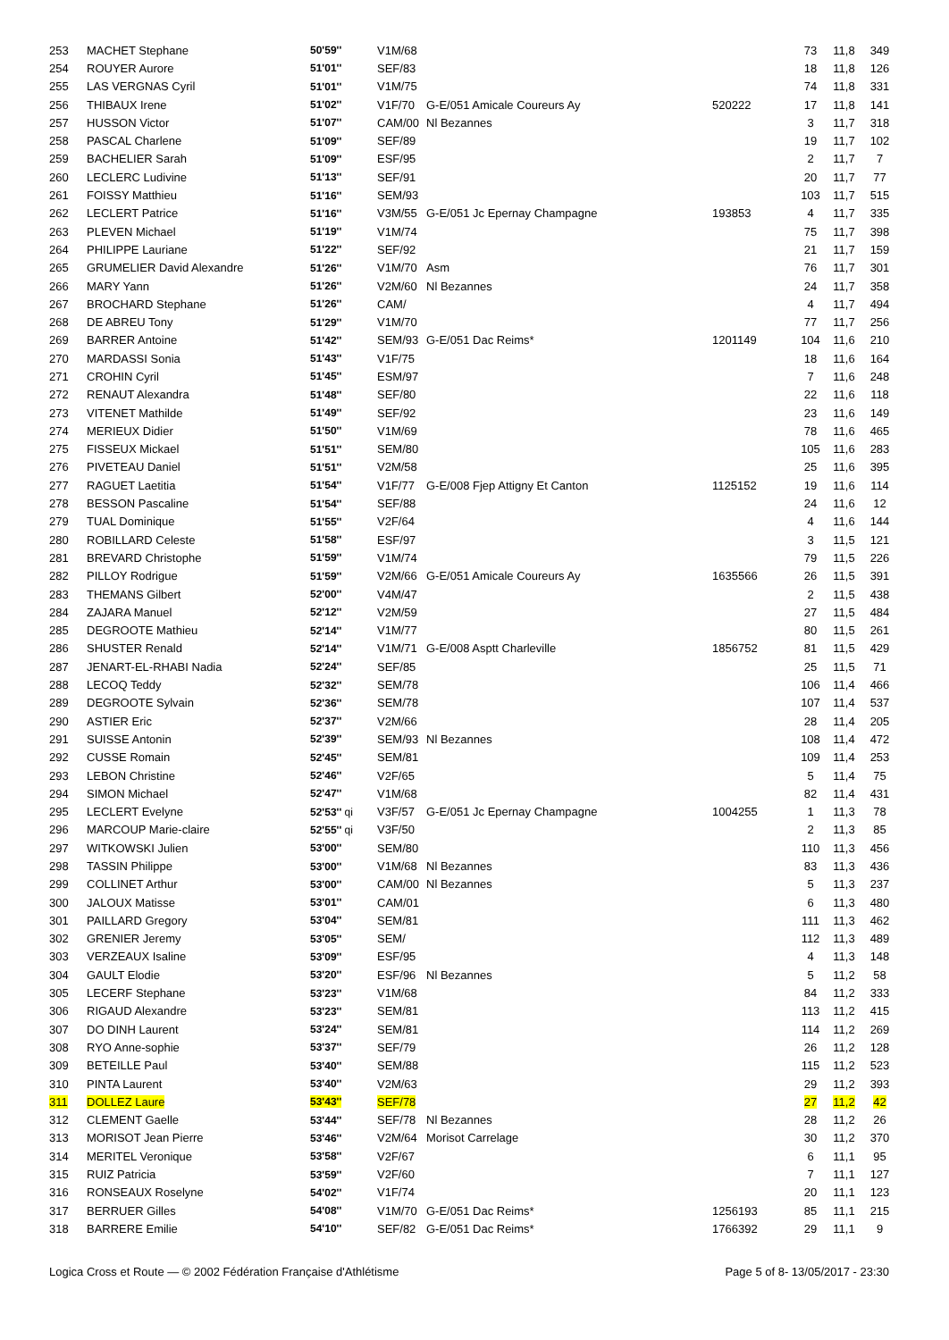| 253 | MACHET Stephane | 50'59'' | V1M/68 | | | 73 | 11,8 | 349 |
| 254 | ROUYER Aurore | 51'01'' | SEF/83 | | | 18 | 11,8 | 126 |
| 255 | LAS VERGNAS Cyril | 51'01'' | V1M/75 | | | 74 | 11,8 | 331 |
| 256 | THIBAUX Irene | 51'02'' | V1F/70 | G-E/051 Amicale Coureurs Ay | 520222 | 17 | 11,8 | 141 |
| 257 | HUSSON Victor | 51'07'' | CAM/00 | Nl Bezannes | | 3 | 11,7 | 318 |
| 258 | PASCAL Charlene | 51'09'' | SEF/89 | | | 19 | 11,7 | 102 |
| 259 | BACHELIER Sarah | 51'09'' | ESF/95 | | | 2 | 11,7 | 7 |
| 260 | LECLERC Ludivine | 51'13'' | SEF/91 | | | 20 | 11,7 | 77 |
| 261 | FOISSY Matthieu | 51'16'' | SEM/93 | | | 103 | 11,7 | 515 |
| 262 | LECLERT Patrice | 51'16'' | V3M/55 | G-E/051 Jc Epernay Champagne | 193853 | 4 | 11,7 | 335 |
| 263 | PLEVEN Michael | 51'19'' | V1M/74 | | | 75 | 11,7 | 398 |
| 264 | PHILIPPE Lauriane | 51'22'' | SEF/92 | | | 21 | 11,7 | 159 |
| 265 | GRUMELIER David Alexandre | 51'26'' | V1M/70 | Asm | | 76 | 11,7 | 301 |
| 266 | MARY Yann | 51'26'' | V2M/60 | Nl Bezannes | | 24 | 11,7 | 358 |
| 267 | BROCHARD Stephane | 51'26'' | CAM/ | | | 4 | 11,7 | 494 |
| 268 | DE ABREU Tony | 51'29'' | V1M/70 | | | 77 | 11,7 | 256 |
| 269 | BARRER Antoine | 51'42'' | SEM/93 | G-E/051 Dac Reims* | 1201149 | 104 | 11,6 | 210 |
| 270 | MARDASSI Sonia | 51'43'' | V1F/75 | | | 18 | 11,6 | 164 |
| 271 | CROHIN Cyril | 51'45'' | ESM/97 | | | 7 | 11,6 | 248 |
| 272 | RENAUT Alexandra | 51'48'' | SEF/80 | | | 22 | 11,6 | 118 |
| 273 | VITENET Mathilde | 51'49'' | SEF/92 | | | 23 | 11,6 | 149 |
| 274 | MERIEUX Didier | 51'50'' | V1M/69 | | | 78 | 11,6 | 465 |
| 275 | FISSEUX Mickael | 51'51'' | SEM/80 | | | 105 | 11,6 | 283 |
| 276 | PIVETEAU Daniel | 51'51'' | V2M/58 | | | 25 | 11,6 | 395 |
| 277 | RAGUET Laetitia | 51'54'' | V1F/77 | G-E/008 Fjep Attigny Et Canton | 1125152 | 19 | 11,6 | 114 |
| 278 | BESSON Pascaline | 51'54'' | SEF/88 | | | 24 | 11,6 | 12 |
| 279 | TUAL Dominique | 51'55'' | V2F/64 | | | 4 | 11,6 | 144 |
| 280 | ROBILLARD Celeste | 51'58'' | ESF/97 | | | 3 | 11,5 | 121 |
| 281 | BREVARD Christophe | 51'59'' | V1M/74 | | | 79 | 11,5 | 226 |
| 282 | PILLOY Rodrigue | 51'59'' | V2M/66 | G-E/051 Amicale Coureurs Ay | 1635566 | 26 | 11,5 | 391 |
| 283 | THEMANS Gilbert | 52'00'' | V4M/47 | | | 2 | 11,5 | 438 |
| 284 | ZAJARA Manuel | 52'12'' | V2M/59 | | | 27 | 11,5 | 484 |
| 285 | DEGROOTE Mathieu | 52'14'' | V1M/77 | | | 80 | 11,5 | 261 |
| 286 | SHUSTER Renald | 52'14'' | V1M/71 | G-E/008 Asptt Charleville | 1856752 | 81 | 11,5 | 429 |
| 287 | JENART-EL-RHABI Nadia | 52'24'' | SEF/85 | | | 25 | 11,5 | 71 |
| 288 | LECOQ Teddy | 52'32'' | SEM/78 | | | 106 | 11,4 | 466 |
| 289 | DEGROOTE Sylvain | 52'36'' | SEM/78 | | | 107 | 11,4 | 537 |
| 290 | ASTIER Eric | 52'37'' | V2M/66 | | | 28 | 11,4 | 205 |
| 291 | SUISSE Antonin | 52'39'' | SEM/93 | Nl Bezannes | | 108 | 11,4 | 472 |
| 292 | CUSSE Romain | 52'45'' | SEM/81 | | | 109 | 11,4 | 253 |
| 293 | LEBON Christine | 52'46'' | V2F/65 | | | 5 | 11,4 | 75 |
| 294 | SIMON Michael | 52'47'' | V1M/68 | | | 82 | 11,4 | 431 |
| 295 | LECLERT Evelyne | 52'53'' qi | V3F/57 | G-E/051 Jc Epernay Champagne | 1004255 | 1 | 11,3 | 78 |
| 296 | MARCOUP Marie-claire | 52'55'' qi | V3F/50 | | | 2 | 11,3 | 85 |
| 297 | WITKOWSKI Julien | 53'00'' | SEM/80 | | | 110 | 11,3 | 456 |
| 298 | TASSIN Philippe | 53'00'' | V1M/68 | Nl Bezannes | | 83 | 11,3 | 436 |
| 299 | COLLINET Arthur | 53'00'' | CAM/00 | Nl Bezannes | | 5 | 11,3 | 237 |
| 300 | JALOUX Matisse | 53'01'' | CAM/01 | | | 6 | 11,3 | 480 |
| 301 | PAILLARD Gregory | 53'04'' | SEM/81 | | | 111 | 11,3 | 462 |
| 302 | GRENIER Jeremy | 53'05'' | SEM/ | | | 112 | 11,3 | 489 |
| 303 | VERZEAUX Isaline | 53'09'' | ESF/95 | | | 4 | 11,3 | 148 |
| 304 | GAULT Elodie | 53'20'' | ESF/96 | Nl Bezannes | | 5 | 11,2 | 58 |
| 305 | LECERF Stephane | 53'23'' | V1M/68 | | | 84 | 11,2 | 333 |
| 306 | RIGAUD Alexandre | 53'23'' | SEM/81 | | | 113 | 11,2 | 415 |
| 307 | DO DINH Laurent | 53'24'' | SEM/81 | | | 114 | 11,2 | 269 |
| 308 | RYO Anne-sophie | 53'37'' | SEF/79 | | | 26 | 11,2 | 128 |
| 309 | BETEILLE Paul | 53'40'' | SEM/88 | | | 115 | 11,2 | 523 |
| 310 | PINTA Laurent | 53'40'' | V2M/63 | | | 29 | 11,2 | 393 |
| 311 | DOLLEZ Laure | 53'43'' | SEF/78 | | | 27 | 11,2 | 42 |
| 312 | CLEMENT Gaelle | 53'44'' | SEF/78 | Nl Bezannes | | 28 | 11,2 | 26 |
| 313 | MORISOT Jean Pierre | 53'46'' | V2M/64 | Morisot Carrelage | | 30 | 11,2 | 370 |
| 314 | MERITEL Veronique | 53'58'' | V2F/67 | | | 6 | 11,1 | 95 |
| 315 | RUIZ Patricia | 53'59'' | V2F/60 | | | 7 | 11,1 | 127 |
| 316 | RONSEAUX Roselyne | 54'02'' | V1F/74 | | | 20 | 11,1 | 123 |
| 317 | BERRUER Gilles | 54'08'' | V1M/70 | G-E/051 Dac Reims* | 1256193 | 85 | 11,1 | 215 |
| 318 | BARRERE Emilie | 54'10'' | SEF/82 | G-E/051 Dac Reims* | 1766392 | 29 | 11,1 | 9 |
Logica Cross et Route — © 2002 Fédération Française d'Athlétisme Page 5 of 8- 13/05/2017 - 23:30